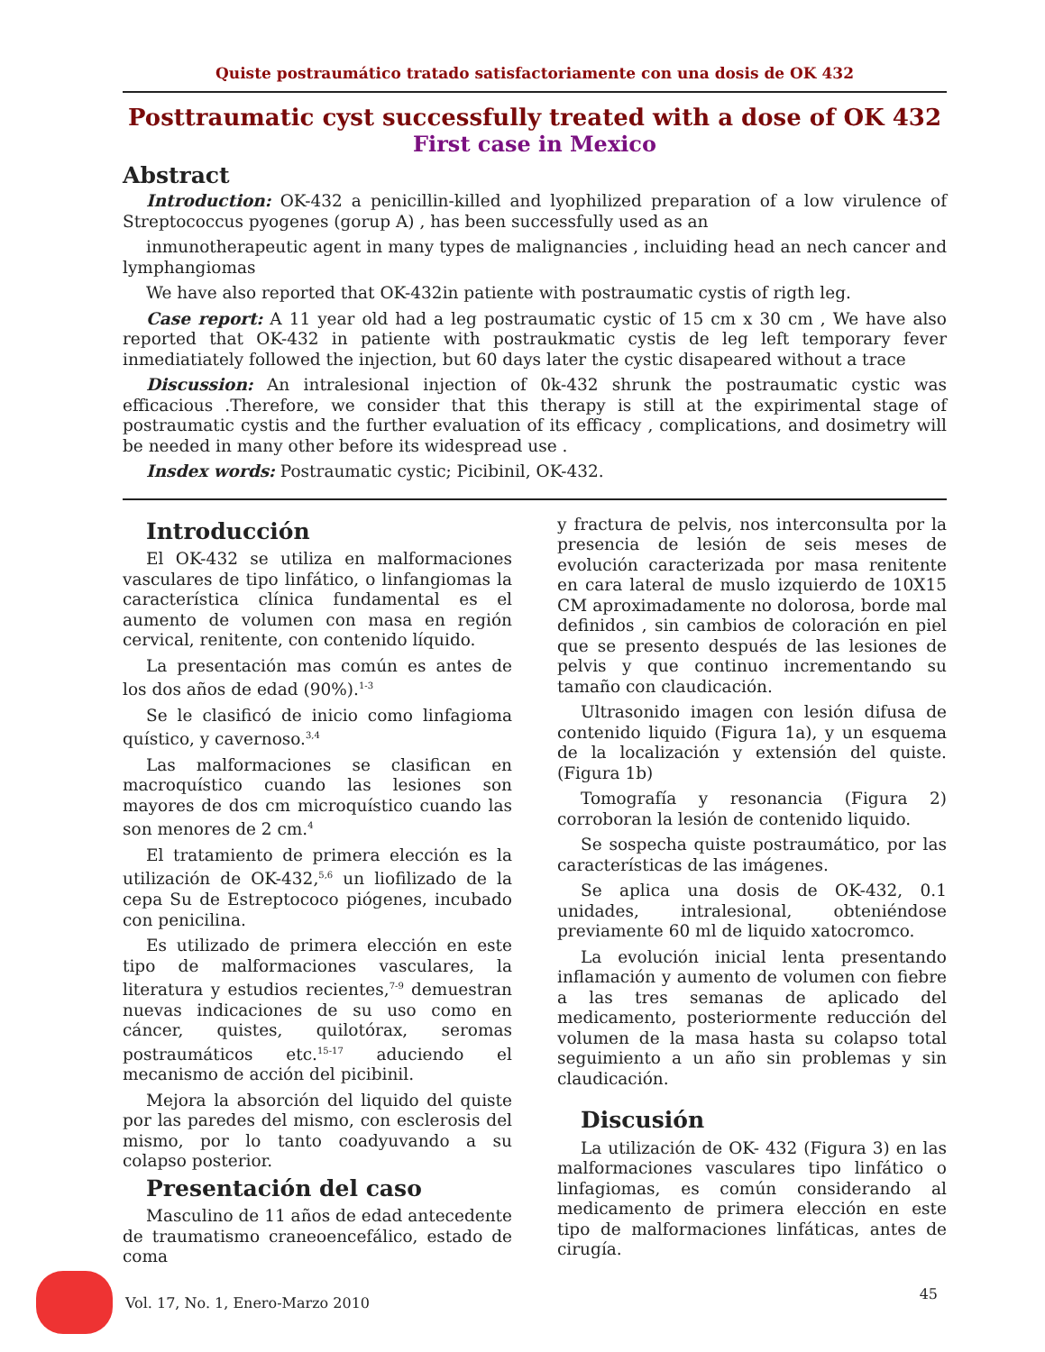Quiste postraumático tratado satisfactoriamente con una dosis de OK 432
Posttraumatic cyst successfully treated with a dose of OK 432
First case in Mexico
Abstract
Introduction: OK-432 a penicillin-killed and lyophilized preparation of a low virulence of Streptococcus pyogenes (gorup A) , has been successfully used as an
inmunotherapeutic agent in many types de malignancies , incluiding head an nech cancer and lymphangiomas
We have also reported that OK-432in patiente with postraumatic cystis of rigth leg.
Case report: A 11 year old had a leg postraumatic cystic of 15 cm x 30 cm , We have also reported that OK-432 in patiente with postraukmatic cystis de leg left temporary fever inmediatiately followed the injection, but 60 days later the cystic disapeared without a trace
Discussion: An intralesional injection of 0k-432 shrunk the postraumatic cystic was efficacious .Therefore, we consider that this therapy is still at the expirimental stage of postraumatic cystis and the further evaluation of its efficacy , complications, and dosimetry will be needed in many other before its widespread use .
Insdex words: Postraumatic cystic; Picibinil, OK-432.
Introducción
El OK-432 se utiliza en malformaciones vasculares de tipo linfático, o linfangiomas la característica clínica fundamental es el aumento de volumen con masa en región cervical, renitente, con contenido líquido.
La presentación mas común es antes de los dos años de edad (90%).<sup>1-3</sup>
Se le clasificó de inicio como linfagioma quístico, y cavernoso.<sup>3,4</sup>
Las malformaciones se clasifican en macroquístico cuando las lesiones son mayores de dos cm microquístico cuando las son menores de 2 cm.<sup>4</sup>
El tratamiento de primera elección es la utilización de OK-432,<sup>5,6</sup> un liofilizado de la cepa Su de Estreptococo piógenes, incubado con penicilina.
Es utilizado de primera elección en este tipo de malformaciones vasculares, la literatura y estudios recientes,<sup>7-9</sup> demuestran nuevas indicaciones de su uso como en cáncer, quistes, quilotórax, seromas postraumáticos etc.<sup>15-17</sup> aduciendo el mecanismo de acción del picibinil.
Mejora la absorción del liquido del quiste por las paredes del mismo, con esclerosis del mismo, por lo tanto coadyuvando a su colapso posterior.
Presentación del caso
Masculino de 11 años de edad antecedente de traumatismo craneoencefálico, estado de coma
y fractura de pelvis, nos interconsulta por la presencia de lesión de seis meses de evolución caracterizada por masa renitente en cara lateral de muslo izquierdo de 10X15 CM aproximadamente no dolorosa, borde mal definidos , sin cambios de coloración en piel que se presento después de las lesiones de pelvis y que continuo incrementando su tamaño con claudicación.
Ultrasonido imagen con lesión difusa de contenido liquido (Figura 1a), y un esquema de la localización y extensión del quiste. (Figura 1b)
Tomografía y resonancia (Figura 2) corroboran la lesión de contenido liquido.
Se sospecha quiste postraumático, por las características de las imágenes.
Se aplica una dosis de OK-432, 0.1 unidades, intralesional, obteniéndose previamente 60 ml de liquido xatocromco.
La evolución inicial lenta presentando inflamación y aumento de volumen con fiebre a las tres semanas de aplicado del medicamento, posteriormente reducción del volumen de la masa hasta su colapso total seguimiento a un año sin problemas y sin claudicación.
Discusión
La utilización de OK- 432 (Figura 3) en las malformaciones vasculares tipo linfático o linfagiomas, es común considerando al medicamento de primera elección en este tipo de malformaciones linfáticas, antes de cirugía.
Vol. 17, No. 1, Enero-Marzo 2010 45